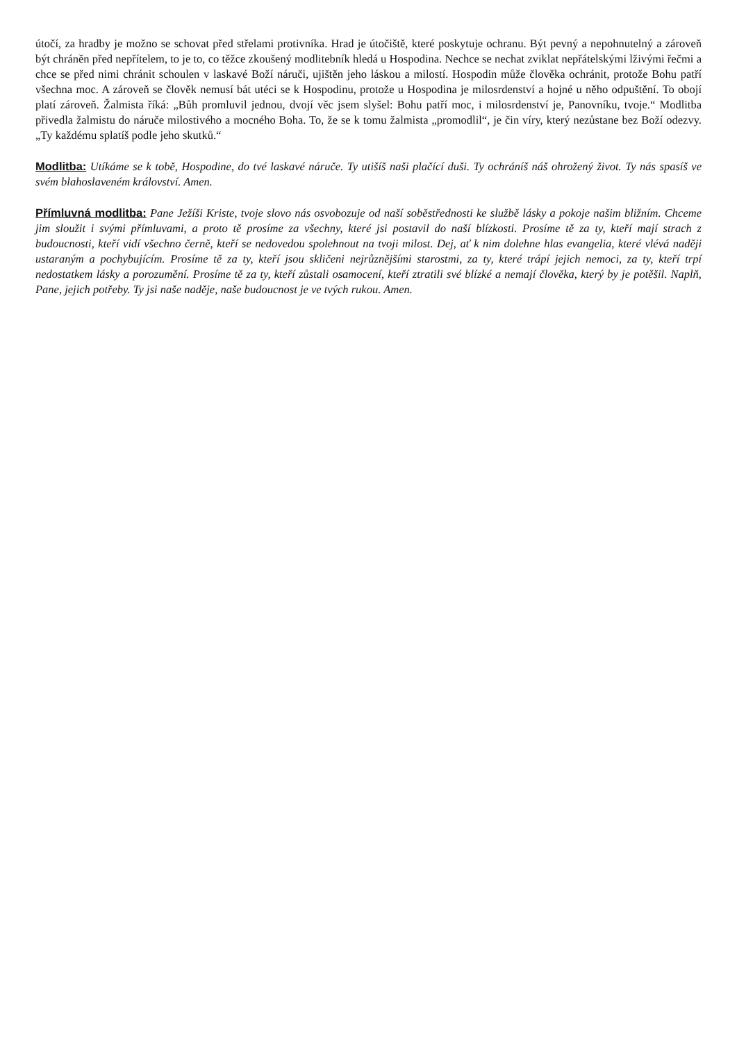útočí, za hradby je možno se schovat před střelami protivníka. Hrad je útočiště, které poskytuje ochranu. Být pevný a nepohnutelný a zároveň být chráněn před nepřítelem, to je to, co těžce zkoušený modlitebník hledá u Hospodina. Nechce se nechat zviklat nepřátelskými lživými řečmi a chce se před nimi chránit schoulen v laskavé Boží náruči, ujištěn jeho láskou a milostí. Hospodin může člověka ochránit, protože Bohu patří všechna moc. A zároveň se člověk nemusí bát utéci se k Hospodinu, protože u Hospodina je milosrdenství a hojné u něho odpuštění. To obojí platí zároveň. Žalmista říká: „Bůh promluvil jednou, dvojí věc jsem slyšel: Bohu patří moc, i milosrdenství je, Panovníku, tvoje.“ Modlitba přivedla žalmistu do náruče milostivého a mocného Boha. To, že se k tomu žalmista „promodlil“, je čin víry, který nezůstane bez Boží odezvy. „Ty každému splatíš podle jeho skutků.“
Modlitba: Utíkáme se k tobě, Hospodine, do tvé laskavé náruče. Ty utišíš naši plačící duši. Ty ochráníš náš ohrožený život. Ty nás spasíš ve svém blahoslaveném království. Amen.
Přímluvná modlitba: Pane Ježíši Kriste, tvoje slovo nás osvobozuje od naší soběstřednosti ke službě lásky a pokoje našim bližním. Chceme jim sloužit i svými přímluvami, a proto tě prosíme za všechny, které jsi postavil do naší blízkosti. Prosíme tě za ty, kteří mají strach z budoucnosti, kteří vidí všechno černě, kteří se nedovedou spolehnout na tvoji milost. Dej, ať k nim dolehne hlas evangelia, které vlévá naději ustaraným a pochybujícím. Prosíme tě za ty, kteří jsou skličeni nejrůznějšími starostmi, za ty, které trápí jejich nemoci, za ty, kteří trpí nedostatkem lásky a porozumění. Prosíme tě za ty, kteří zůstali osamocení, kteří ztratili své blízké a nemají člověka, který by je potěšil. Naplň, Pane, jejich potřeby. Ty jsi naše naděje, naše budoucnost je ve tvých rukou. Amen.